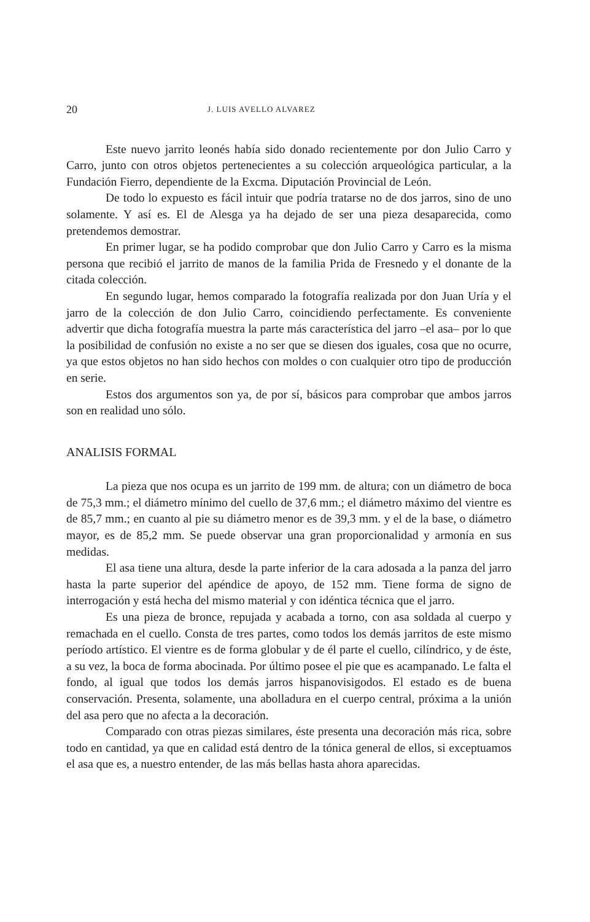20 J. LUIS AVELLO ALVAREZ
Este nuevo jarrito leonés había sido donado recientemente por don Julio Carro y Carro, junto con otros objetos pertenecientes a su colección arqueológica particular, a la Fundación Fierro, dependiente de la Excma. Diputación Provincial de León.
De todo lo expuesto es fácil intuir que podría tratarse no de dos jarros, sino de uno solamente. Y así es. El de Alesga ya ha dejado de ser una pieza desaparecida, como pretendemos demostrar.
En primer lugar, se ha podido comprobar que don Julio Carro y Carro es la misma persona que recibió el jarrito de manos de la familia Prida de Fresnedo y el donante de la citada colección.
En segundo lugar, hemos comparado la fotografía realizada por don Juan Uría y el jarro de la colección de don Julio Carro, coincidiendo perfectamente. Es conveniente advertir que dicha fotografía muestra la parte más característica del jarro –el asa– por lo que la posibilidad de confusión no existe a no ser que se diesen dos iguales, cosa que no ocurre, ya que estos objetos no han sido hechos con moldes o con cualquier otro tipo de producción en serie.
Estos dos argumentos son ya, de por sí, básicos para comprobar que ambos jarros son en realidad uno sólo.
ANALISIS FORMAL
La pieza que nos ocupa es un jarrito de 199 mm. de altura; con un diámetro de boca de 75,3 mm.; el diámetro mínimo del cuello de 37,6 mm.; el diámetro máximo del vientre es de 85,7 mm.; en cuanto al pie su diámetro menor es de 39,3 mm. y el de la base, o diámetro mayor, es de 85,2 mm. Se puede observar una gran proporcionalidad y armonía en sus medidas.
El asa tiene una altura, desde la parte inferior de la cara adosada a la panza del jarro hasta la parte superior del apéndice de apoyo, de 152 mm. Tiene forma de signo de interrogación y está hecha del mismo material y con idéntica técnica que el jarro.
Es una pieza de bronce, repujada y acabada a torno, con asa soldada al cuerpo y remachada en el cuello. Consta de tres partes, como todos los demás jarritos de este mismo período artístico. El vientre es de forma globular y de él parte el cuello, cilíndrico, y de éste, a su vez, la boca de forma abocinada. Por último posee el pie que es acampanado. Le falta el fondo, al igual que todos los demás jarros hispanovisigodos. El estado es de buena conservación. Presenta, solamente, una abolladura en el cuerpo central, próxima a la unión del asa pero que no afecta a la decoración.
Comparado con otras piezas similares, éste presenta una decoración más rica, sobre todo en cantidad, ya que en calidad está dentro de la tónica general de ellos, si exceptuamos el asa que es, a nuestro entender, de las más bellas hasta ahora aparecidas.